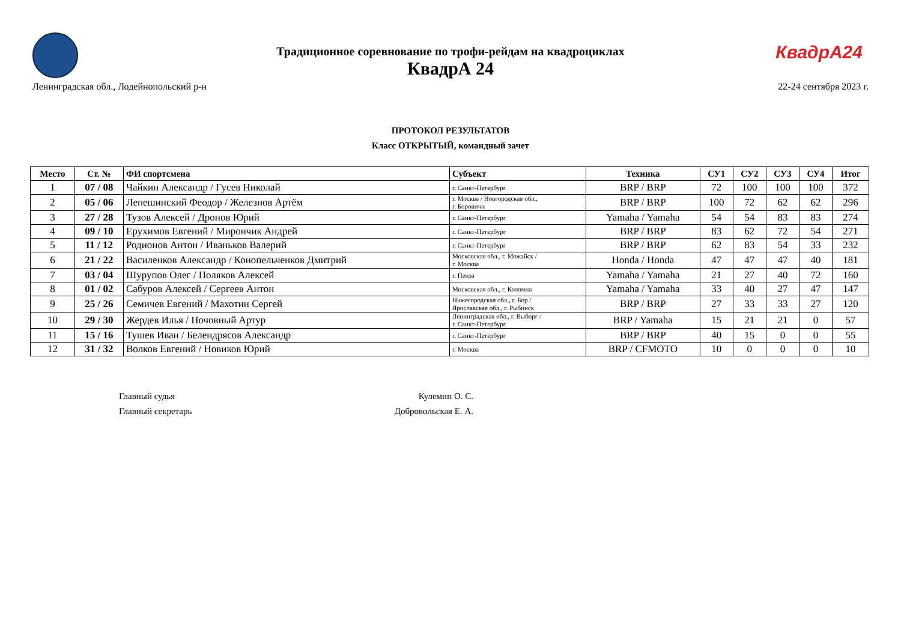КвадрА24
Традиционное соревнование по трофи-рейдам на квадроциклах
КвадрА 24
Ленинградская обл., Лодейнопольский р-н 22-24 сентября 2023 г.
ПРОТОКОЛ РЕЗУЛЬТАТОВ
Класс ОТКРЫТЫЙ, командный зачет
| Место | Ст. № | ФИ спортсмена | Субъект | Техника | СУ1 | СУ2 | СУ3 | СУ4 | Итог |
| --- | --- | --- | --- | --- | --- | --- | --- | --- | --- |
| 1 | 07 / 08 | Чайкин Александр / Гусев Николай | г. Санкт-Петербург | BRP / BRP | 72 | 100 | 100 | 100 | 372 |
| 2 | 05 / 06 | Лепешинский Феодор / Железнов Артём | г. Москва / Новгородская обл., г. Боровичи | BRP / BRP | 100 | 72 | 62 | 62 | 296 |
| 3 | 27 / 28 | Тузов Алексей / Дронов Юрий | г. Санкт-Петербург | Yamaha / Yamaha | 54 | 54 | 83 | 83 | 274 |
| 4 | 09 / 10 | Ерухимов Евгений / Мирончик Андрей | г. Санкт-Петербург | BRP / BRP | 83 | 62 | 72 | 54 | 271 |
| 5 | 11 / 12 | Родионов Антон / Иваньков Валерий | г. Санкт-Петербург | BRP / BRP | 62 | 83 | 54 | 33 | 232 |
| 6 | 21 / 22 | Василенков Александр / Конопельченков Дмитрий | Московская обл., г. Можайск / г. Москва | Honda / Honda | 47 | 47 | 47 | 40 | 181 |
| 7 | 03 / 04 | Шурупов Олег / Поляков Алексей | г. Пенза | Yamaha / Yamaha | 21 | 27 | 40 | 72 | 160 |
| 8 | 01 / 02 | Сабуров Алексей / Сергеев Антон | Московская обл., г. Коломна | Yamaha / Yamaha | 33 | 40 | 27 | 47 | 147 |
| 9 | 25 / 26 | Семичев Евгений / Махотин Сергей | Нижегородская обл., г. Бор / Ярославская обл., г. Рыбинск | BRP / BRP | 27 | 33 | 33 | 27 | 120 |
| 10 | 29 / 30 | Жердев Илья / Ночовный Артур | Ленинградская обл., г. Выборг / г. Санкт-Петербург | BRP / Yamaha | 15 | 21 | 21 | 0 | 57 |
| 11 | 15 / 16 | Тушев Иван / Белендрясов Александр | г. Санкт-Петербург | BRP / BRP | 40 | 15 | 0 | 0 | 55 |
| 12 | 31 / 32 | Волков Евгений / Новиков Юрий | г. Москва | BRP / CFMOTO | 10 | 0 | 0 | 0 | 10 |
Главный судья
Кулемин О. С.
Главный секретарь
Добровольская Е. А.